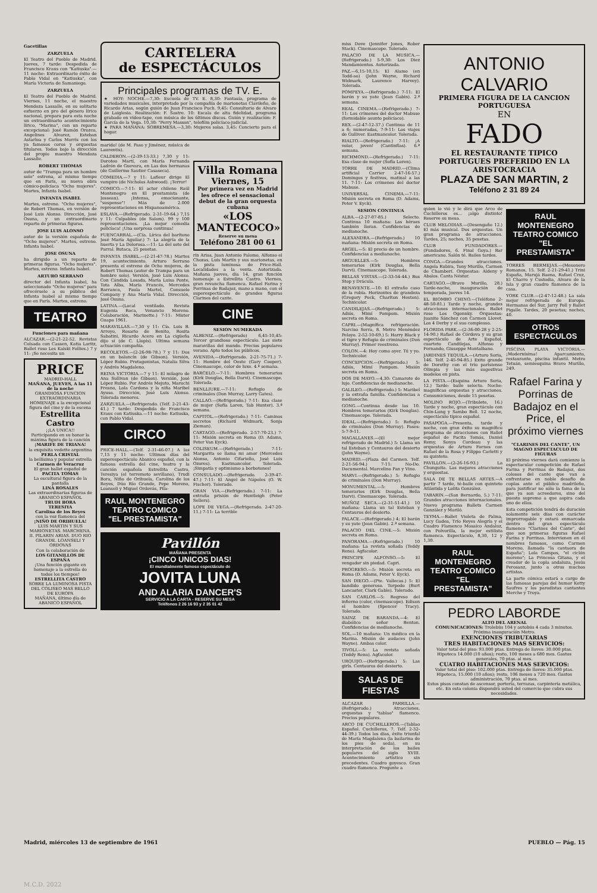Gacetillas
ZARZUELA
El Teatro del Pueblo de Madrid. Jueves, 7 tarde: Despedida de Francisco Kraus con "Katiuska".—11 noche: Extraordinario éxito de Pablo Vidal en "Katiuska", con María Victoria de Samaniego.
ZARZUELA
El Teatro del Pueblo de Madrid. Viernes, 11 noche, el maestro Mendoza Lassalle, en su solitario esfuerzo en pro del género lírico nacional, prepara para esta noche un extraordinario acontecimiento lírico, "Marina", con un reparto excepcional: José Ramón Orozco, Angelines Alvarez, Esteban Astarloa y Carlos Morris con los ya famosos coros y orquestas titulares. Todos bajo la dirección del propio maestro Mendoza Lassalle.
ROBERT THOMAS
autor de "Trampa para un hombre solo" estrena, al mismo tiempo que en París, su nueva obra cómico-policíaca "Ocho mujeres". Martes, Infanta Isabel.
INFANTA ISABEL
Martes, estreno. "Ocho mujeres", de Robert Thomas, en versión de José Luis Alonso. Dirección, José Osuna, y un extraordinario reparto de primeras figuras.
JOSE LUIS ALONSO
autor de la versión española de "Ocho mujeres". Martes, estreno. Infanta Isabel.
JOSE OSUNA
ha dirigido a un reparto de primeras figuras. "Ocho mujeres". Martes, estreno. Infanta Isabel.
ARTURO SERRANO
director del Infanta Isabel, ha seleccionado "Ocho mujeres" para ofrecérselo a su público del Infanta Isabel al mismo tiempo que en París. Martes, estreno.
TEATRO
Funciones para mañana
ALCAZAR.—(2-21-22-52. Revistas Colsada con Cassen, Katia Loritz, Ballet ruso Les Kalski Follies.) 7 y 11: ¡Se necesita un
PRICE
MADRID-HALL
MAÑANA, JUEVES, A las 11 de la noche
GRANDIOSA FUNCION EXTRAORDINARIA HOMENAJE a la excepcional figura del cine y de la escena
Estrellita Castro
¡¡LA UNICA!!
Participando en su honor la máxima figura de la canción
¡MARIFE DE TRIANA!
la exquisita vedette argentina
PERLA CRISTAL
la bellísima y popular estrella
Carmen de Veracruz
El gran ballet español de
PACITA TOMAS
La escultural figura de la pantalla
LINA ROSALES
Las extraordinarias figuras de ABANICO ESPAÑOL
TRUDI BORA
TERESIYA
Carolina de los Reyes
con la voz flamenca del
¡NIÑO DE ORIHUELA!
LUIS MARTIN Y SUS MARIONETAS. MARCHENA. II. PILARIN ARIAS. DUO RIO GRANDE. LOANSELI Y ORDOVAS
Con la colaboración de
LOS GITANILLOS DE ESPAÑA
¡Una función gigante en homenaje a la estrella de todos los tiempos!
ESTRELLITA CASTRO
SOBRE LA LUMINOSA PISTA DEL COLISEO MAS BELLO DE EUROPA
MAÑANA, último día de ABANICO ESPAÑOL
CARTELERA
de ESPECTÁCULOS
Principales programas de TV. E.
★ HOY: NOCHE.—7,30: Escuela de TV. E. 8,30: Fantasía, programa de variedades musicales, interpretado por la compañía de marionetas Clavileño, de Ricardo Arias, según guión de Juan Francisco Puch. 9,45: Consultorio de Alvaro de Laiglesia. Realización: F. Sastre. 10: Escala de alta fidelidad, programa grabado en vídeo-tape, con música de los últimos discos. Guión y realización: F. García de la Vega. 10,30: "Perry Masson", telefilm policíaco-judicial.
★ PARA MAÑANA: SOBREMESA.—3,30: Mujeres solas. 3,45: Concierto para el hogar.
marido! (de M. Paso y Jiménez, música de Laurentis).
CALDERON.—(2-39-13-33.) 7,30 y 11: Doroteo Martí, con María Fernanda Ladrón de Guevara, en Las dos hermanas (de Guillermo Sautier Casaseca).
COMEDIA.—7 y 11: Lafleur dirige El vampiro (de Nicholas Ashwood). ¡Terror!
COMICO.—7-11: El actor chileno Raúl Montenegro en El prestamista (de Josseau). ¡Intensa, emocionante, "suspense"! Más de 2.000 representaciones en Hispanoamérica.
ESLAVA.—(Refrigerado. 2-31-19-64.) 7,15 y 11: Culpables (de Salom). 99 y 100 representaciones. ¡La mejor comedia policíaca! ¡Una sorpresa continua!
FUENCARRAL.—(Cía. Lírica del barítono José María Aguilar.) 7: La alegría de la huerta y La Dolorosa.—11: La del soto del Parral. Butaca, 25 pesetas.
INFANTA ISABEL.—(2-21-47-78.) Martes 19, acontecimiento. Arturo Serrano presenta el estreno de Ocho mujeres, de Robert Thomas (autor de Trampa para un hombre solo). Versión, José Luis Alonso. Con Cándida Losada, María Luisa Ponte, Tota Alba, María Francés, Mercedes Barranco, Paula Martel, Consuelo Company y Ana María Vidal. Dirección, José Osuna.
LATINA.—(Local ventilado. Revista Eugenia Roca, Venancio Moreno. Colaboración, Marinette.) 7-11: Míster Guapo 1961.
MARAVILLAS.—7,30 y 11: Cía. Luis B. Arroyo, Rosario de Benito, Rosita Sabatini, Ricardo Acero en La cigüeña dijo sí (de C. Llopis). Ultima semana actuación compañía.
RECOLETOS.—(2-26-98-78.) 7 y 11: Dos en un balancín (de Gibson). Versión, López Rubio. Protagonistas, Natalia Silva y Andrés Magdaleno.
REINA VICTORIA.—7 y 11: El milagro de Ana Sullivan (de Gibson). Versión, José López Rubio. Por Andrés Mejuto, Maruchi Fresno, Lola Cardona y la niña Maribel Ayuso. Dirección, José Luis Alonso. Tolerada menores.
ZARZUELA.—(Refrigerado. (Telf. 2-21-43-41.) 7 tarde: Despedida de Francisco Kraus con Katiuska.—11 noche: Katiuska, con Pablo Vidal.
CIRCO
PRICE-HALL.—(Telf. 2-31-46-07.) A las 7,15 y 11 noche: Ultimos días del superespectáculo Abanico español, con la famosa estrella del cine, teatro y la canción española Estrellita Castro, Teresiya (el terremoto sevillano), Trudi Bora, Niño de Orihuela, Carolina de los Reyes, Dúo Río Grande, Pepe Moreno, Loanseli y Miguel Ordovás, Pila-
RAUL MONTENEGRO
TEATRO COMICO
"EL PRESTAMISTA"
Villa Romana
Viernes, 15
Por primera vez en Madrid les ofrece el sensacional debut de la gran orquesta cubana
«LOS MANTECOCO»
Reserve su mesa
Teléfono 281 00 61
rín Arias, Juan Antonio Palomo, Alfonso el Chozas, Luis Martín y sus marionetas, en la pista luminosa de Price-Hall. Localidades a la venta. Autorizada. Mañana jueves, día 14, gran función homenaje a Estrellita Castro. Viernes, gran revancha flamenca. Rafael Farina y Porrinas de Badajoz, mano a mano, con el superespectáculo de grandes figuras Clarines del cante.
CINE
SESION NUMERADA
ALBENIZ.—(Refrigerado) 6,45-10,45: Tercer grandioso espectáculo. Las siete maravillas del mundo. Precios populares verano. Apto todos los públicos.
AVENIDA.—(Refrigerado. 2-21-75-71.) 7-11: Hombre del Oeste (Gary Cooper). Cinemascope, color de luxe. 4.ª semana.
BARCELO.—7-11: Hombres temerarios (Kirk Douglas, Bella Darvi). Cinemascope. Tolerada.
BENLLIURE.—7-11: Refugio de criminales (Don Murray, Larry Gates).
CALLAO.—(Refrigerado.) 7-11: Esa clase de mujer (Sofía Loren, Tab Hunter). 3.ª semana.
CAPITOL.—(Refrigerado.) 7-11: Caminos secretos (Richard Widmark, Sonja Zieman).
CARTAGO.—(Refrigerado. 2-57-70-23.) 7-11: Misión secreta en Roma (D. Adams, Peter Van Eyck).
COLISEUM.—(Refrigerado.) 7-11: Margarita se llama mi amor (Mercedes Alonso, Antonio Cifariello, José Luis Ozores). Eastmancolor. Tolerada. ¡Simpatía y optimismo a borbotones!
CONSULADO.—(Refrigerado. 2-39-47-47.) 7-11: El Angel de Nápoles (O. W. Fischer). Tolerado.
GRAN VIA.—(Refrigerado.) 7-11: La extraña prisión de Huntleigh (Peter Sellers).
LOPE DE VEGA.—(Refrigerado. 2-47-20-11.) 7-11: La terrible
Pavillón
MAÑANA PRESENTA
¡CINCO UNICOS DIAS!
El mundialmente famoso espectáculo de
JOVITA LUNA
AND ALARIA DANCER'S
SERVICIO A LA CARTA - RESERVE SU MESA
Teléfonos 2 26 16 93 y 2 35 01 42
miss Dove (Jennifer Jones, Rober Stack). Cinemascope. Tolerado.
PALACIO DE LA MUSICA.—(Refrigerado.) 5-9,30: Los Diez Mandamientos. Autorizada.
PAZ.—6,15-10,15: El Alamo (en Todd-ao) (John Wayne, Richard Widmark, Laurence Harvey). Tolerada.
POMPEYA.—(Refrigerado.) 7-11: El barón y su yate (Jean Gabin). 2.ª semana.
REAL CINEMA.—(Refrigerado.) 7-11: Los crímenes del doctor Mabuse (formidable asunto policíaco).
REX.—(2-47-12-37.) Continua de 11 a 6; numeradas, 7-9-11: Los viajes de Gulliver. Eastmancolor. Tolerada.
RIALTO.—(Refrigerado.) 7-11: ¡A volar, joven! (Cantinflas). 6.ª semana.
RICHMOND.—(Refrigerado.) 7-11: Esa clase de mujer (Sofía Loren).
TORRE DE MADRID.—(Clima artificial Carrier 2-47-16-57.) Domingos y festivos, matinal a las 11. 7-11: Los crímenes del doctor Mabuse.
UNIVERSAL CINEMA.—7-11: Misión secreta en Roma (D. Adams, Peter V. Eyck).
SESION CONTINUA
ALBA.—(2-27-07-85.) Selecto. Continua 10 mañana: Los héroes también lloran. Confidencias de medianoche.
ALEXANDRA.—(Refrigerado.) 10 mañana: Misión secreta en Roma.
ARGEL.—5: El precio de un hombre. Confidencias a medianoche.
ARGUELLES.—5: Hombres temerarios (Kirk Douglas, Bella Darvi). Cinemascope. Tolerada.
BELLAS VISTAS.—(2-33-54-44.) Bus Stop y Drácula.
BENAVENTE.—10: El extraño caso de la rubia. Horizontes de grandeza (Gregory Peck, Charlton Heston). Technicolor.
CANDILEJAS.—(Refrigerado.) 5: Adiós, Mimí Pompom. Misión secreta en Roma.
CAPRI.—(Magnífica refrigeración. Narciso Serra, 8. Metro Menéndez Pelayo. 2-52-10-69.) 5: Harry Black y el tigre y Refugio de criminales (Don Murray). Primer reestreno.
COLON.—4: Hoy como ayer. Tú y yo. Technicolor.
CONCEPCION.—(Refrigerado.) 5: Adiós, Mimí Pompom. Misión secreta en Roma.
DOS DE MAYO.—4,30: Camarote de lujo. Confidencias de medianoche.
GALILEO.—(Refrigerado.) 5: Maribel y la extraña familia. Confidencias a medianoche.
GONG.—Continua desde las 10. Hombres temerarios (Kirk Douglas). Cinemascope. Tolerada.
IDEAL.—(Refrigerado.) 5: Refugio de criminales (Don Murray). Pases: 5-7-9-11.
MAGALLANES.—(El mejor refrigerado de Madrid.) 5: Llama un tal Esteban y Centauros del desierto (John Wayne).
MADRID.—(Plaza del Carmen. Telf. 2-21-56-94.) 7-11: No-Do. Documental. Marcelino Pan y Vino.
MARVI.—(Refrigerado.) 5: Refugio de criminales (Don Murray).
MONUMENTAL.—5: Hombres temerarios (Kirk Douglas, Bella Darvi). Cinemascope. Tolerada.
MUÑOZ SECA.—(2-31-51-41.) 10 mañana: Llama un tal Esteban y Centauros del desierto.
PALACE.—(Refrigerado.) 4; El barón y su yate (Jean Gabin). 2.ª semana.
PALACIO DEL CINE.—5: Misión secreta en Roma.
PANORAMA.—(Refrigerado.) 10 mañana: La revista soñada (Teddy Reno). Agfacolor.
PRINCIPE ALFONSO.—5: El vengador sin piedad. Capri.
PROGRESO.—5: Misión secreta en Roma (D. Adams, Peter V. Eyck).
SAN DIEGO.—(Pte. Vallecas.) 5: El bandido generoso. Torpedo (Burt Lancaster, Clark Gable). Tolerado.
SAN CARLOS.—5: Regreso del infierno (color, cinemascope). Edison el hombre (Spencer Tracy). Tolerado.
SAINZ DE BARANDA.—4: El diabólico señor Benton. Confidencias de medianoche.
SOL.—10 mañana: Un médico en la Marina. Misión de audaces (John Wayne). Ambas color.
TIVOLI.—5: La revista soñada (Teddy Reno). Agfacolor.
URQUIJO.—(Refrigerado.) 5: Las girls. Centauros del desierto.
SALAS DE FIESTAS
ALCAZAR PARRILLA.—(Refrigerado.) Atracciones, orquestas y "tablao" flamenco. Precios populares.
ARCO DE CUCHILLEROS.—(Tablao Español. Cuchilleros, 7. Telf. 2-32-44-39.) Todos los días, éxito triunfal de María Magdalena (la bailarina de los pies de seda), en su interpretación de los bailes populares del siglo XVIII. Acontecimiento artístico sin precedentes. Cuadro goyesco. Gran cuadro flamenco. Pregunte a
ANTONIO CALVARIO
PRIMERA FIGURA DE LA CANCION PORTUGUESA
EN
FADO
EL RESTAURANTE TIPICO PORTUGUES PREFERIDO EN LA ARISTOCRACIA
PLAZA DE SAN MARTIN, 2
Teléfono 2 31 89 24
quien lo vió y le dirá que Arco de Cuchilleros es... ¡algo distinto! Reserve su mesa.
CLUB MELODIAS.—(Desengaño 12.) El más musical. Dos orquestas. Un gran programa de atracciones. Tardes, 25; noches, 35 pesetas.
CLUB FUNDADORES.—(Fundadores, 6. Final Goya.) Bar americano. Salón té. Bailes tardes.
CONGA.—Grandes atracciones. Angela Rubira, Tony Murillo, Carmen de Chamberí. Orquestas: Aldeny y Abalos. Canta Néstor.
CARTAGO.—(Bravo Murillo, 28.) Tarde-noche, inauguración de temporada, jueves 14.
EL BIOMBO CHINO.—(Teléfono 2-48-50-81.) Tarde y noche, grandes atracciones internacionales. Ballet ruso Los Ogonnky. Orquestas: Juanito Sánchez con Carmen Llovet. Los 4 Derby y el suo complesso.
FLORIDA PARK.—(2-36-00-28 y 2-25-14-90.) Rafael de Córdova y su gran espectáculo de Arte Español, cuarteto Candilejas, Alfonso y Fernando, Giuseppe Montalbano.
JARDINES TEQUILA.—(Arturo Soria, 146. Telf. 2-45-94-85.) Exito grande de Dorothy con el trío parisiense Olimpia y las más sugestivas modelos en pista.
LA PISTA.—(Esquina Arturo Soria, 12.) Tarde: baile selecto. Noche: magníficas orquestas y atracciones. Consumiciones, desde 15 pesetas.
MOLINO ROJO.—(Tribulete, 16.) Tarde y noche, gran espectáculo con Chin-Lung y Sambo Bell. 12 noche, espectáculo típico español.
PASAPOGA.—Presenta, tarde y noche, con gran éxito su magnífico programa de atracciones con Ballet español de Pacita Tomás, Daniel Remy, Sonya Cordeau y las orquestas de Arturo Fornes con Rafael de la Rosa y Filippo Carletti y su quinteto.
PAVILLON.—(2-26-16-93.) La Chunguita. Las mejores atracciones y orquestas.
SALA DE TE BELLAS ARTES.—A partir 7 tarde, té-baile con quinteto Atlántida y Lolita González.
TABARIN.—(San Bernardo, 5.) 7-11: Grandes atracciones internacionales. Nuevo programa Ballets Carmen González y Mariló.
TEYMA.—Ballet Violeta de Palma, Lucy Gadea, Trío Reyes Alegría y el Cuadro Flamenco Mosaico Andaluz, con Polvorilla, la mejor estilista flamenca. Espectáculo, 8,30, 12 y 1,30.
RAUL MONTENEGRO
TEATRO COMICO
"EL PRESTAMISTA"
RAUL MONTENEGRO
TEATRO COMICO
"EL PRESTAMISTA"
TORRES BERMEJAS.—(Mesonero Romanos, 15. Telf. 2-21-29-41.) Trini España, Marujá Baena, Rafael Cruz, El Charro y Custodia, Alvaro de la Isla y gran cuadro flamenco de la casa.
YORK CLUB.—(2-47-12-48.) La sala mejor refrigerada de Europa. Hermanas del Sur, Jarry Poll y Ballet Pigalle. Tardes, 20 pesetas; noches, 40.
OTROS ESPECTACULOS
PISCINA PLAYA VICTORIA.—¡Modernísima! Aparcamiento, restaurante, piscina infantil. Metro Tetuán, semiesquina Bravo Murillo, 249.
Rafael Farina y Porrinas de Badajoz en el Price, el próximo viernes
"CLARINES DEL CANTE", UN MAGNO ESPECTACULO DE FIGURAS
El próximo viernes dará comienzo la espectacular competición de Rafael Farina y Porrinas de Badajoz, dos colosos del cante que van a enfrentarse en noble desafío de coplas ante el público madrileño, para justificar no sólo la fama de la que ya son acreedores, sino del puesto supremo a que aspira cada uno de ellos.
Esta competición tendrá de duración solamente seis días con carácter improrrogable y estará enmarcada dentro del gran espectáculo flamenco "Clarines del Cante", del que son primeras figuras Rafael Farina y Porrinas. Intervienen en él nombres famosos, como Carmen Moreno, llamada "la cantaora de España"; Lola Campos, "el ciclón moreno"; La Princesa Gitana, y el creador de la copla andaluza, Jesús Perosanz, junto a otros muchos artistas.
La parte cómica estará a cargo de las famosas parejas del humor Ketty Saufres y los parodistas cantantes Merche y Troya.
PEDRO LABORDE
ALTO DEL ARENAL
COMUNICACIONES: Trolebús 104 y autobús 4 cada 3 minutos. Próxima inauguración Metro.
EXENCIONES TRIBUTARIAS
TRES HABITACIONES MAS SERVICIOS:
Valor total del piso: 93.000 ptas. Entrega de llaves: 30.000 ptas. Hipoteca 14.000 (10 años); resto, 100 meses a 680 mes. Gastos generales, 70 ptas. al mes.
CUATRO HABITACIONES MAS SERVICIOS:
Valor total del piso: 102.000 ptas. Entrega de llaves: 35.000 ptas. Hipoteca, 15.000 (10 años); resto, 106 meses a 720 mes. Gastos administración, 70 ptas. al mes.
Estos pisos constan de ascensor, portería, terrazas, carpintería metálica, etc. En esta colonia dispondrá usted del comercio que cubra sus necesidades.
Madrid, miércoles 13 de septiembre de 1961 PUEBLO — Pág. 15
M.C.D. 2022